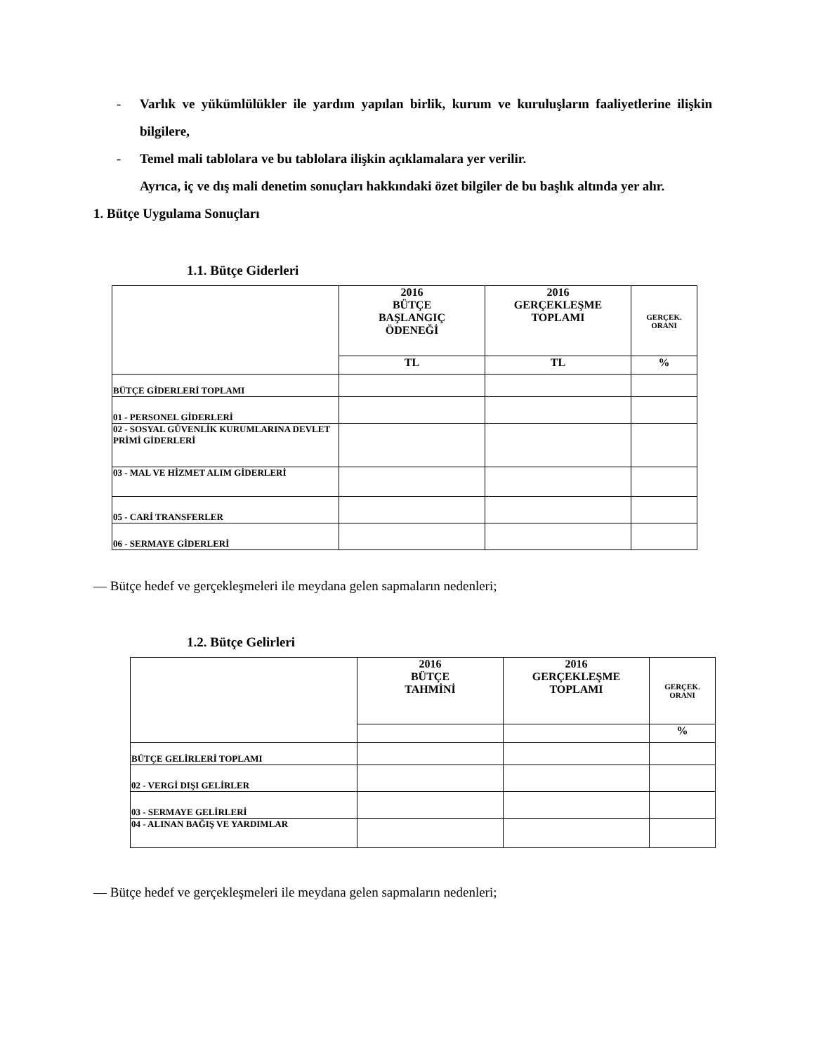- Varlık ve yükümlülükler ile yardım yapılan birlik, kurum ve kuruluşların faaliyetlerine ilişkin bilgilere,
- Temel mali tablolara ve bu tablolara ilişkin açıklamalara yer verilir.
Ayrıca, iç ve dış mali denetim sonuçları hakkındaki özet bilgiler de bu başlık altında yer alır.
1. Bütçe Uygulama Sonuçları
1.1. Bütçe Giderleri
| | 2016 BÜTÇE BAŞLANGIÇ ÖDENEĞİ | 2016 GERÇEKLEŞME TOPLAMI | GERÇEK. ORANI |
| | TL | TL | % |
| BÜTÇE GİDERLERİ TOPLAMI | | | |
| 01 - PERSONEL GİDERLERİ | | | |
| 02 - SOSYAL GÜVENLİK KURUMLARINA DEVLET PRİMİ GİDERLERİ | | | |
| 03 - MAL VE HİZMET ALIM GİDERLERİ | | | |
| 05 - CARİ TRANSFERLER | | | |
| 06 - SERMAYE GİDERLERİ | | | |
— Bütçe hedef ve gerçekleşmeleri ile meydana gelen sapmaların nedenleri;
1.2. Bütçe Gelirleri
| | 2016 BÜTÇE TAHMİNİ | 2016 GERÇEKLEŞME TOPLAMI | GERÇEK. ORANI |
| | | | % |
| BÜTÇE GELİRLERİ TOPLAMI | | | |
| 02 - VERGİ DIŞI GELİRLER | | | |
| 03 - SERMAYE GELİRLERİ | | | |
| 04 - ALINAN BAĞIŞ VE YARDIMLAR | | | |
— Bütçe hedef ve gerçekleşmeleri ile meydana gelen sapmaların nedenleri;